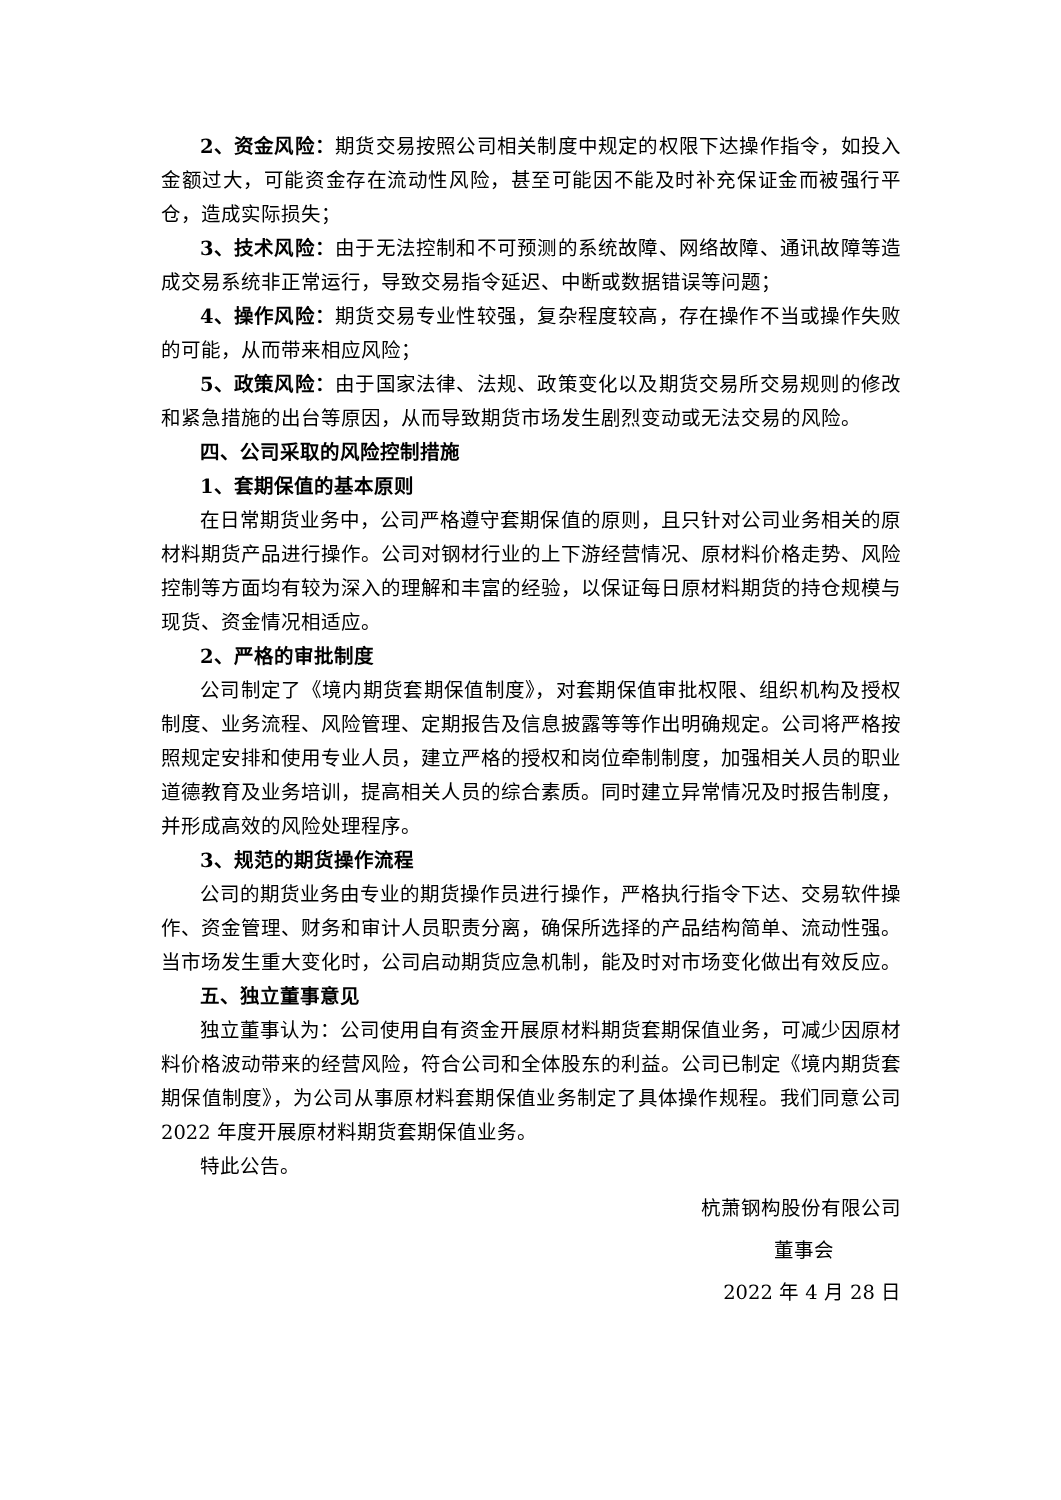2、资金风险：期货交易按照公司相关制度中规定的权限下达操作指令，如投入金额过大，可能资金存在流动性风险，甚至可能因不能及时补充保证金而被强行平仓，造成实际损失；
3、技术风险：由于无法控制和不可预测的系统故障、网络故障、通讯故障等造成交易系统非正常运行，导致交易指令延迟、中断或数据错误等问题；
4、操作风险：期货交易专业性较强，复杂程度较高，存在操作不当或操作失败的可能，从而带来相应风险；
5、政策风险：由于国家法律、法规、政策变化以及期货交易所交易规则的修改和紧急措施的出台等原因，从而导致期货市场发生剧烈变动或无法交易的风险。
四、公司采取的风险控制措施
1、套期保值的基本原则
在日常期货业务中，公司严格遵守套期保值的原则，且只针对公司业务相关的原材料期货产品进行操作。公司对钢材行业的上下游经营情况、原材料价格走势、风险控制等方面均有较为深入的理解和丰富的经验，以保证每日原材料期货的持仓规模与现货、资金情况相适应。
2、严格的审批制度
公司制定了《境内期货套期保值制度》，对套期保值审批权限、组织机构及授权制度、业务流程、风险管理、定期报告及信息披露等等作出明确规定。公司将严格按照规定安排和使用专业人员，建立严格的授权和岗位牵制制度，加强相关人员的职业道德教育及业务培训，提高相关人员的综合素质。同时建立异常情况及时报告制度，并形成高效的风险处理程序。
3、规范的期货操作流程
公司的期货业务由专业的期货操作员进行操作，严格执行指令下达、交易软件操作、资金管理、财务和审计人员职责分离，确保所选择的产品结构简单、流动性强。当市场发生重大变化时，公司启动期货应急机制，能及时对市场变化做出有效反应。
五、独立董事意见
独立董事认为：公司使用自有资金开展原材料期货套期保值业务，可减少因原材料价格波动带来的经营风险，符合公司和全体股东的利益。公司已制定《境内期货套期保值制度》，为公司从事原材料套期保值业务制定了具体操作规程。我们同意公司 2022 年度开展原材料期货套期保值业务。
特此公告。
杭萧钢构股份有限公司
董事会
2022 年 4 月 28 日